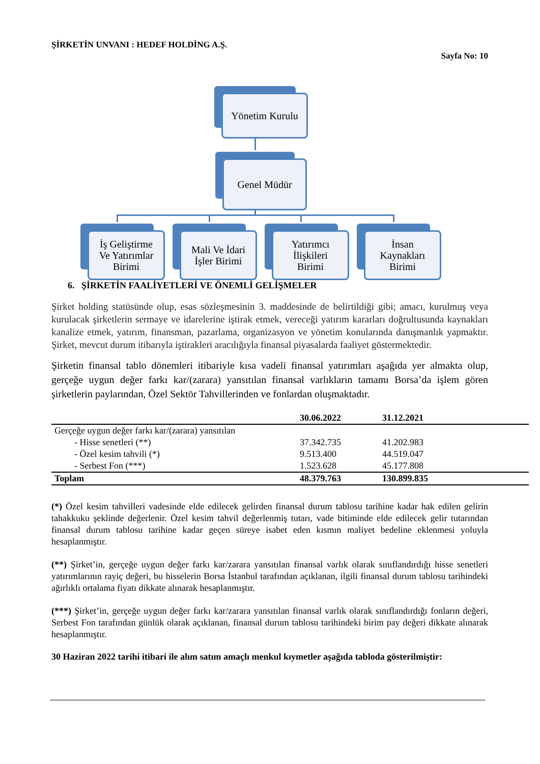ŞİRKETİN UNVANI : HEDEF HOLDİNG A.Ş.
Sayfa No: 10
Yönetim Kurulu
Genel Müdür
İş Geliştirme
Ve Yatırımlar
Birimi
Mali Ve İdari
İşler Birimi
Yatırımcı
İlişkileri
Birimi
İnsan
Kaynakları
Birimi
6. ŞİRKETİN FAALİYETLERİ VE ÖNEMLİ GELİŞMELER
Şirket holding statüsünde olup, esas sözleşmesinin 3. maddesinde de belirtildiği gibi; amacı, kurulmuş veya kurulacak şirketlerin sermaye ve idarelerine iştirak etmek, vereceği yatırım kararları doğrultusunda kaynakları kanalize etmek, yatırım, finansman, pazarlama, organizasyon ve yönetim konularında danışmanlık yapmaktır. Şirket, mevcut durum itibarıyla iştirakleri aracılığıyla finansal piyasalarda faaliyet göstermektedir.
Şirketin finansal tablo dönemleri itibariyle kısa vadeli finansal yatırımları aşağıda yer almakta olup, gerçeğe uygun değer farkı kar/(zarara) yansıtılan finansal varlıkların tamamı Borsa’da işlem gören şirketlerin paylarından, Özel Sektör Tahvillerinden ve fonlardan oluşmaktadır.
| | 30.06.2022 | 31.12.2021 | |
| --- | --- | --- | --- |
| Gerçeğe uygun değer farkı kar/(zarara) yansıtılan | | | |
| - Hisse senetleri (**) | 37.342.735 | 41.202.983 | |
| - Özel kesim tahvili (*) | 9.513.400 | 44.519.047 | |
| - Serbest Fon (***) | 1.523.628 | 45.177.808 | |
| Toplam | 48.379.763 | 130.899.835 | |
(*) Özel kesim tahvilleri vadesinde elde edilecek gelirden finansal durum tablosu tarihine kadar hak edilen gelirin tahakkuku şeklinde değerlenir. Özel kesim tahvil değerlenmiş tutarı, vade bitiminde elde edilecek gelir tutarından finansal durum tablosu tarihine kadar geçen süreye isabet eden kısmın maliyet bedeline eklenmesi yoluyla hesaplanmıştır.
(**) Şirket’in, gerçeğe uygun değer farkı kar/zarara yansıtılan finansal varlık olarak sınıflandırdığı hisse senetleri yatırımlarının rayiç değeri, bu hisselerin Borsa İstanbul tarafından açıklanan, ilgili finansal durum tablosu tarihindeki ağırlıklı ortalama fiyatı dikkate alınarak hesaplanmıştır.
(***) Şirket’in, gerçeğe uygun değer farkı kar/zarara yansıtılan finansal varlık olarak sınıflandırdığı fonların değeri, Serbest Fon tarafından günlük olarak açıklanan, finansal durum tablosu tarihindeki birim pay değeri dikkate alınarak hesaplanmıştır.
30 Haziran 2022 tarihi itibari ile alım satım amaçlı menkul kıymetler aşağıda tabloda gösterilmiştir: